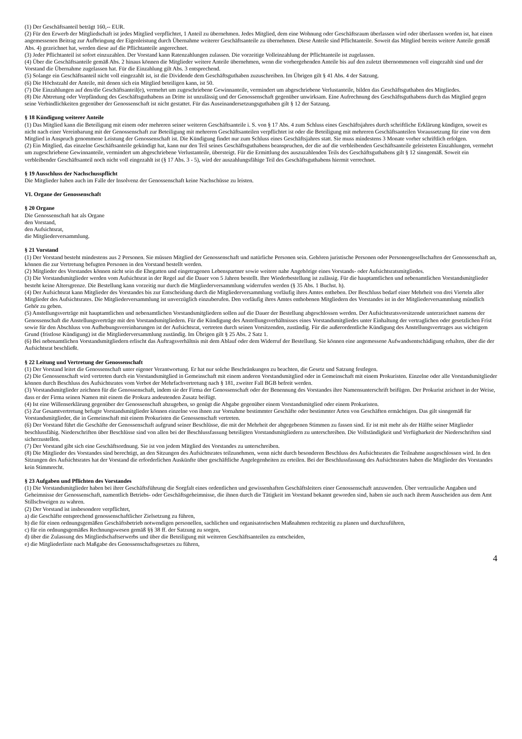(1) Der Geschäftsanteil beträgt 160,-- EUR.
(2) Für den Erwerb der Mitgliedschaft ist jedes Mitglied verpflichtet, 1 Anteil zu übernehmen. Jedes Mitglied, dem eine Wohnung oder Geschäftsraum überlassen wird oder überlassen worden ist, hat einen angemessenen Beitrag zur Aufbringung der Eigenleistung durch Übernahme weiterer Geschäftsanteile zu übernehmen. Diese Anteile sind Pflichtanteile. Soweit das Mitglied bereits weitere Anteile gemäß Abs. 4) gezeichnet hat, werden diese auf die Pflichtanteile angerechnet.
(3) Jeder Pflichtanteil ist sofort einzuzahlen. Der Vorstand kann Ratenzahlungen zulassen. Die vorzeitige Volleinzahlung der Pflichtanteile ist zugelassen.
(4) Über die Geschäftsanteile gemäß Abs. 2 hinaus können die Mitglieder weitere Anteile übernehmen, wenn die vorhergehenden Anteile bis auf den zuletzt übernommenen voll eingezahlt sind und der Vorstand die Übernahme zugelassen hat. Für die Einzahlung gilt Abs. 3 entsprechend.
(5) Solange ein Geschäftsanteil nicht voll eingezahlt ist, ist die Dividende dem Geschäftsguthaben zuzuschreiben. Im Übrigen gilt § 41 Abs. 4 der Satzung.
(6) Die Höchstzahl der Anteile, mit denen sich ein Mitglied beteiligen kann, ist 50.
(7) Die Einzahlungen auf den/die Geschäftsanteil(e), vermehrt um zugeschriebene Gewinnanteile, vermindert um abgeschriebene Verlustanteile, bilden das Geschäftsguthaben des Mitgliedes.
(8) Die Abtretung oder Verpfändung des Geschäftsguthabens an Dritte ist unzulässig und der Genossenschaft gegenüber unwirksam. Eine Aufrechnung des Geschäftsguthabens durch das Mitglied gegen seine Verbindlichkeiten gegenüber der Genossenschaft ist nicht gestattet. Für das Auseinandersetzungsguthaben gilt § 12 der Satzung.
§ 18 Kündigung weiterer Anteile
(1) Das Mitglied kann die Beteiligung mit einem oder mehreren seiner weiteren Geschäftsanteile i. S. von § 17 Abs. 4 zum Schluss eines Geschäftsjahres durch schriftliche Erklärung kündigen, soweit es nicht nach einer Vereinbarung mit der Genossenschaft zur Beteiligung mit mehreren Geschäftsanteilen verpflichtet ist oder die Beteiligung mit mehreren Geschäftsanteilen Voraussetzung für eine von dem Mitglied in Anspruch genommene Leistung der Genossenschaft ist. Die Kündigung findet nur zum Schluss eines Geschäftsjahres statt. Sie muss mindestens 3 Monate vorher schriftlich erfolgen.
(2) Ein Mitglied, das einzelne Geschäftsanteile gekündigt hat, kann nur den Teil seines Geschäftsguthabens beanspruchen, der die auf die verbleibenden Geschäftsanteile geleisteten Einzahlungen, vermehrt um zugeschriebene Gewinnanteile, vermindert um abgeschriebene Verlustanteile, übersteigt. Für die Ermittlung des auszuzahlenden Teils des Geschäftsguthabens gilt § 12 sinngemäß. Soweit ein verbleibender Geschäftsanteil noch nicht voll eingezahlt ist (§ 17 Abs. 3 - 5), wird der auszahlungsfähige Teil des Geschäftsguthabens hiermit verrechnet.
§ 19 Ausschluss der Nachschusspflicht
Die Mitglieder haben auch im Falle der Insolvenz der Genossenschaft keine Nachschüsse zu leisten.
VI. Organe der Genossenschaft
§ 20 Organe
Die Genossenschaft hat als Organe
den Vorstand,
den Aufsichtsrat,
die Mitgliederversammlung.
§ 21 Vorstand
(1) Der Vorstand besteht mindestens aus 2 Personen. Sie müssen Mitglied der Genossenschaft und natürliche Personen sein. Gehören juristische Personen oder Personengesellschaften der Genossenschaft an, können die zur Vertretung befugten Personen in den Vorstand bestellt werden.
(2) Mitglieder des Vorstandes können nicht sein die Ehegatten und eingetragenen Lebenspartner sowie weitere nahe Angehörige eines Vorstands- oder Aufsichtsratsmitgliedes.
(3) Die Vorstandsmitglieder werden vom Aufsichtsrat in der Regel auf die Dauer von 5 Jahren bestellt. Ihre Wiederbestellung ist zulässig. Für die hauptamtlichen und nebenamtlichen Vorstandsmitglieder besteht keine Altersgrenze. Die Bestellung kann vorzeitig nur durch die Mitgliederversammlung widerrufen werden (§ 35 Abs. 1 Buchst. h).
(4) Der Aufsichtsrat kann Mitglieder des Vorstandes bis zur Entscheidung durch die Mitgliederversammlung vorläufig ihres Amtes entheben. Der Beschluss bedarf einer Mehrheit von drei Vierteln aller Mitglieder des Aufsichtsrates. Die Mitgliederversammlung ist unverzüglich einzuberufen. Den vorläufig ihres Amtes enthobenen Mitgliedern des Vorstandes ist in der Mitgliederversammlung mündlich Gehör zu geben.
(5) Anstellungsverträge mit hauptamtlichen und nebenamtlichen Vorstandsmitgliedern sollen auf die Dauer der Bestellung abgeschlossen werden. Der Aufsichtsratsvorsitzende unterzeichnet namens der Genossenschaft die Anstellungsverträge mit den Vorstandsmitgliedern. Für die Kündigung des Anstellungsverhältnisses eines Vorstandsmitgliedes unter Einhaltung der vertraglichen oder gesetzlichen Frist sowie für den Abschluss von Aufhebungsvereinbarungen ist der Aufsichtsrat, vertreten durch seinen Vorsitzenden, zuständig. Für die außerordentliche Kündigung des Anstellungsvertrages aus wichtigem Grund (fristlose Kündigung) ist die Mitgliederversammlung zuständig. Im Übrigen gilt § 25 Abs. 2 Satz 1.
(6) Bei nebenamtlichen Vorstandsmitgliedern erlischt das Auftragsverhältnis mit dem Ablauf oder dem Widerruf der Bestellung. Sie können eine angemessene Aufwandsentschädigung erhalten, über die der Aufsichtsrat beschließt.
§ 22 Leitung und Vertretung der Genossenschaft
(1) Der Vorstand leitet die Genossenschaft unter eigener Verantwortung. Er hat nur solche Beschränkungen zu beachten, die Gesetz und Satzung festlegen.
(2) Die Genossenschaft wird vertreten durch ein Vorstandsmitglied in Gemeinschaft mit einem anderen Vorstandsmitglied oder in Gemeinschaft mit einem Prokuristen. Einzelne oder alle Vorstandsmitglieder können durch Beschluss des Aufsichtsrates vom Verbot der Mehrfachvertretung nach § 181, zweiter Fall BGB befreit werden.
(3) Vorstandsmitglieder zeichnen für die Genossenschaft, indem sie der Firma der Genossenschaft oder der Benennung des Vorstandes ihre Namensunterschrift beifügen. Der Prokurist zeichnet in der Weise, dass er der Firma seinen Namen mit einem die Prokura andeutenden Zusatz beifügt.
(4) Ist eine Willenserklärung gegenüber der Genossenschaft abzugeben, so genügt die Abgabe gegenüber einem Vorstandsmitglied oder einem Prokuristen.
(5) Zur Gesamtvertretung befugte Vorstandsmitglieder können einzelne von ihnen zur Vornahme bestimmter Geschäfte oder bestimmter Arten von Geschäften ermächtigen. Das gilt sinngemäß für Vorstandsmitglieder, die in Gemeinschaft mit einem Prokuristen die Genossenschaft vertreten.
(6) Der Vorstand führt die Geschäfte der Genossenschaft aufgrund seiner Beschlüsse, die mit der Mehrheit der abgegebenen Stimmen zu fassen sind. Er ist mit mehr als der Hälfte seiner Mitglieder beschlussfähig. Niederschriften über Beschlüsse sind von allen bei der Beschlussfassung beteiligten Vorstandsmitgliedern zu unterschreiben. Die Vollständigkeit und Verfügbarkeit der Niederschriften sind sicherzustellen.
(7) Der Vorstand gibt sich eine Geschäftsordnung. Sie ist von jedem Mitglied des Vorstandes zu unterschreiben.
(8) Die Mitglieder des Vorstandes sind berechtigt, an den Sitzungen des Aufsichtsrates teilzunehmen, wenn nicht durch besonderen Beschluss des Aufsichtsrates die Teilnahme ausgeschlossen wird. In den Sitzungen des Aufsichtsrates hat der Vorstand die erforderlichen Auskünfte über geschäftliche Angelegenheiten zu erteilen. Bei der Beschlussfassung des Aufsichtsrates haben die Mitglieder des Vorstandes kein Stimmrecht.
§ 23 Aufgaben und Pflichten des Vorstandes
(1) Die Vorstandsmitglieder haben bei ihrer Geschäftsführung die Sorgfalt eines ordentlichen und gewissenhaften Geschäftsleiters einer Genossenschaft anzuwenden. Über vertrauliche Angaben und Geheimnisse der Genossenschaft, namentlich Betriebs- oder Geschäftsgeheimnisse, die ihnen durch die Tätigkeit im Vorstand bekannt geworden sind, haben sie auch nach ihrem Ausscheiden aus dem Amt Stillschweigen zu wahren.
(2) Der Vorstand ist insbesondere verpflichtet,
a) die Geschäfte entsprechend genossenschaftlicher Zielsetzung zu führen,
b) die für einen ordnungsgemäßen Geschäftsbetrieb notwendigen personellen, sachlichen und organisatorischen Maßnahmen rechtzeitig zu planen und durchzuführen,
c) für ein ordnungsgemäßes Rechnungswesen gemäß §§ 38 ff. der Satzung zu sorgen,
d) über die Zulassung des Mitgliedschaftserwerbs und über die Beteiligung mit weiteren Geschäftsanteilen zu entscheiden,
e) die Mitgliederliste nach Maßgabe des Genossenschaftsgesetzes zu führen,
4